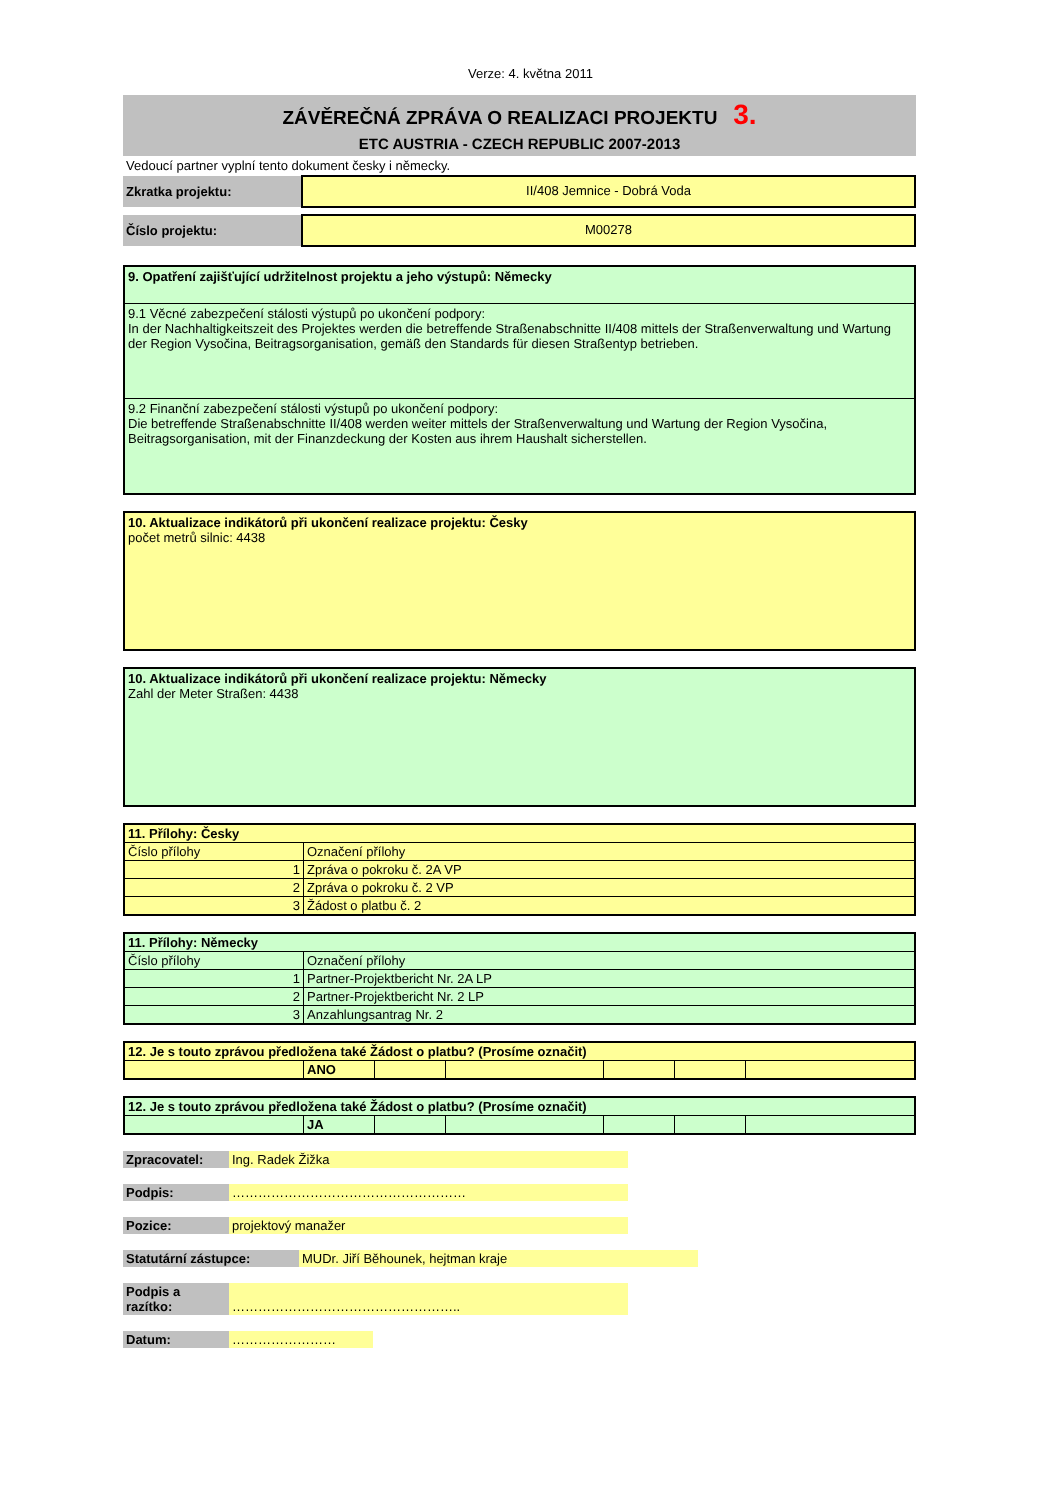Verze: 4. května 2011
ZÁVĚREČNÁ ZPRÁVA O REALIZACI PROJEKTU 3.
ETC AUSTRIA - CZECH REPUBLIC 2007-2013
Vedoucí partner vyplní tento dokument česky i německy.
| Zkratka projektu: | II/408 Jemnice - Dobrá Voda |
| Číslo projektu: | M00278 |
9. Opatření zajišťující udržitelnost projektu a jeho výstupů: Německy
9.1 Věcné zabezpečení stálosti výstupů po ukončení podpory:
In der Nachhaltigkeitszeit des Projektes werden die betreffende Straßenabschnitte II/408 mittels der Straßenverwaltung und Wartung der Region Vysočina, Beitragsorganisation, gemäß den Standards für diesen Straßentyp betrieben.
9.2 Finanční zabezpečení stálosti výstupů po ukončení podpory:
Die betreffende Straßenabschnitte II/408 werden weiter mittels der Straßenverwaltung und Wartung der Region Vysočina, Beitragsorganisation, mit der Finanzdeckung der Kosten aus ihrem Haushalt sicherstellen.
10. Aktualizace indikátorů při ukončení realizace projektu: Česky
počet metrů silnic: 4438
10. Aktualizace indikátorů při ukončení realizace projektu: Německy
Zahl der Meter Straßen: 4438
| 11. Přílohy: Česky | |
| Číslo přílohy | Označení přílohy |
| 1 | Zpráva o pokroku č. 2A VP |
| 2 | Zpráva o pokroku č. 2 VP |
| 3 | Žádost o platbu č. 2 |
| 11. Přílohy: Německy | |
| Číslo přílohy | Označení přílohy |
| 1 | Partner-Projektbericht Nr. 2A LP |
| 2 | Partner-Projektbericht Nr. 2 LP |
| 3 | Anzahlungsantrag Nr. 2 |
| 12. Je s touto zprávou předložena také Žádost o platbu? (Prosíme označit) | | | | | | |
| | ANO | | | | | |
| 12. Je s touto zprávou předložena také Žádost o platbu? (Prosíme označit) | | | | | | |
| | JA | | | | | |
| Zpracovatel: | Ing. Radek Žižka |
| Podpis: | ……………………………………………… |
| Pozice: | projektový manažer |
| Statutární zástupce: | MUDr. Jiří Běhounek, hejtman kraje |
| Podpis a razítko: | …………………………………………….. |
| Datum: | …………………… |